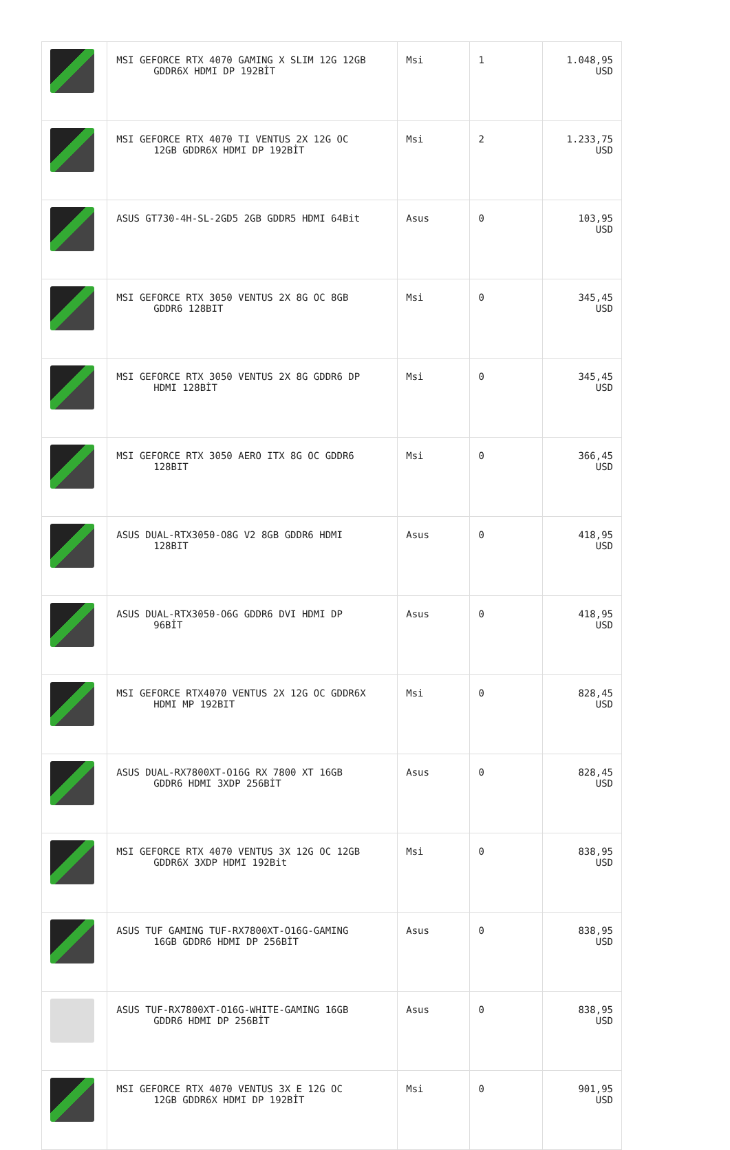| | MSI GEFORCE RTX 4070 GAMING X SLIM 12G 12GB GDDR6X HDMI DP 192BİT | Msi | 1 | 1.048,95 USD |
| | MSI GEFORCE RTX 4070 TI VENTUS 2X 12G OC 12GB GDDR6X HDMI DP 192BİT | Msi | 2 | 1.233,75 USD |
| | ASUS GT730-4H-SL-2GD5 2GB GDDR5 HDMI 64Bit | Asus | 0 | 103,95 USD |
| | MSI GEFORCE RTX 3050 VENTUS 2X 8G OC 8GB GDDR6 128BIT | Msi | 0 | 345,45 USD |
| | MSI GEFORCE RTX 3050 VENTUS 2X 8G GDDR6 DP HDMI 128BİT | Msi | 0 | 345,45 USD |
| | MSI GEFORCE RTX 3050 AERO ITX 8G OC GDDR6 128BIT | Msi | 0 | 366,45 USD |
| | ASUS DUAL-RTX3050-O8G V2 8GB GDDR6 HDMI 128BIT | Asus | 0 | 418,95 USD |
| | ASUS DUAL-RTX3050-O6G GDDR6 DVI HDMI DP 96BİT | Asus | 0 | 418,95 USD |
| | MSI GEFORCE RTX4070 VENTUS 2X 12G OC GDDR6X HDMI MP 192BIT | Msi | 0 | 828,45 USD |
| | ASUS DUAL-RX7800XT-O16G RX 7800 XT 16GB GDDR6 HDMI 3XDP 256BİT | Asus | 0 | 828,45 USD |
| | MSI GEFORCE RTX 4070 VENTUS 3X 12G OC 12GB GDDR6X 3XDP HDMI 192Bit | Msi | 0 | 838,95 USD |
| | ASUS TUF GAMING TUF-RX7800XT-O16G-GAMING 16GB GDDR6 HDMI DP 256BİT | Asus | 0 | 838,95 USD |
| | ASUS TUF-RX7800XT-O16G-WHITE-GAMING 16GB GDDR6 HDMI DP 256BİT | Asus | 0 | 838,95 USD |
| | MSI GEFORCE RTX 4070 VENTUS 3X E 12G OC 12GB GDDR6X HDMI DP 192BİT | Msi | 0 | 901,95 USD |